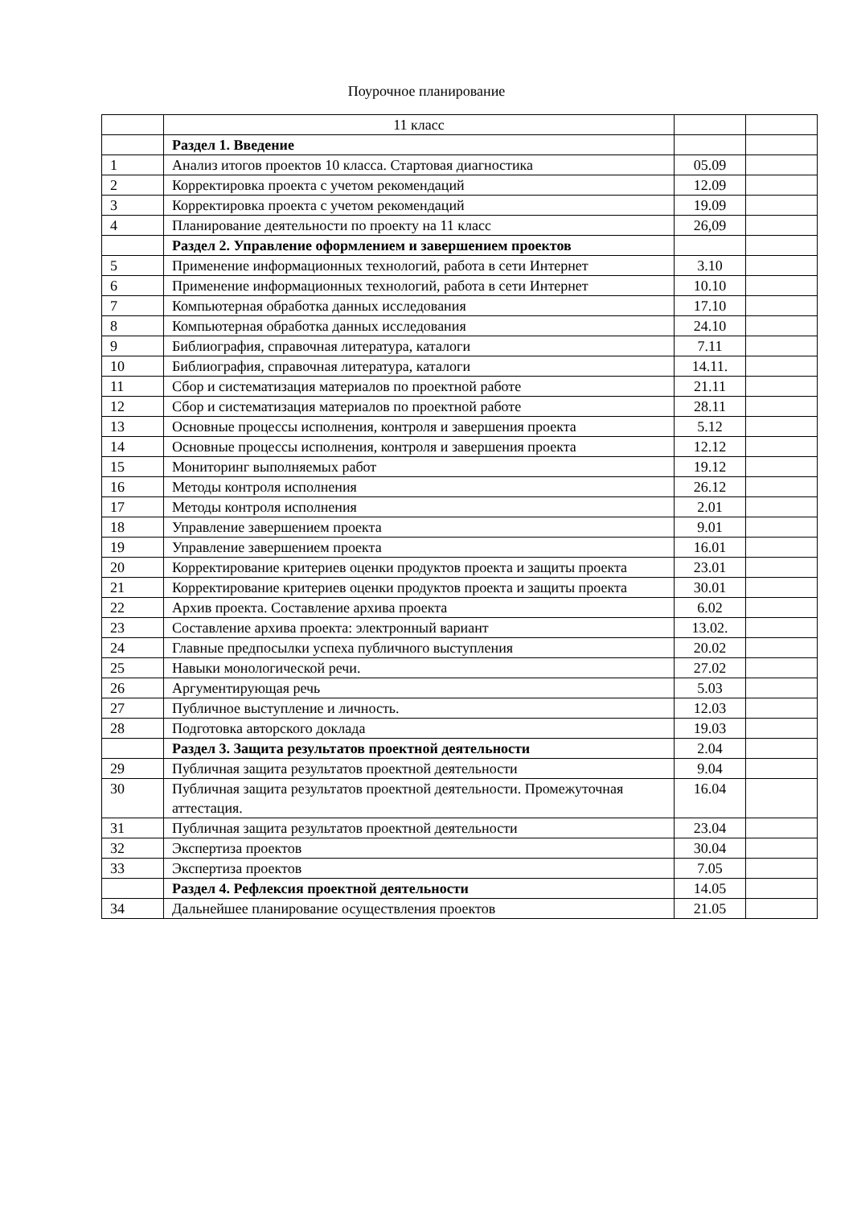Поурочное планирование
| | 11 класс | | |
| | Раздел 1. Введение | | |
| 1 | Анализ итогов проектов 10 класса. Стартовая диагностика | 05.09 | |
| 2 | Корректировка проекта с учетом рекомендаций | 12.09 | |
| 3 | Корректировка проекта с учетом рекомендаций | 19.09 | |
| 4 | Планирование деятельности по проекту на 11 класс | 26,09 | |
| | Раздел 2. Управление оформлением и завершением проектов | | |
| 5 | Применение информационных технологий, работа в сети Интернет | 3.10 | |
| 6 | Применение информационных технологий, работа в сети Интернет | 10.10 | |
| 7 | Компьютерная обработка данных исследования | 17.10 | |
| 8 | Компьютерная обработка данных исследования | 24.10 | |
| 9 | Библиография, справочная литература, каталоги | 7.11 | |
| 10 | Библиография, справочная литература, каталоги | 14.11. | |
| 11 | Сбор и систематизация материалов по проектной работе | 21.11 | |
| 12 | Сбор и систематизация материалов по проектной работе | 28.11 | |
| 13 | Основные процессы исполнения, контроля и завершения проекта | 5.12 | |
| 14 | Основные процессы исполнения, контроля и завершения проекта | 12.12 | |
| 15 | Мониторинг выполняемых работ | 19.12 | |
| 16 | Методы контроля исполнения | 26.12 | |
| 17 | Методы контроля исполнения | 2.01 | |
| 18 | Управление завершением проекта | 9.01 | |
| 19 | Управление завершением проекта | 16.01 | |
| 20 | Корректирование критериев оценки продуктов проекта и защиты проекта | 23.01 | |
| 21 | Корректирование критериев оценки продуктов проекта и защиты проекта | 30.01 | |
| 22 | Архив проекта. Составление архива проекта | 6.02 | |
| 23 | Составление архива проекта: электронный вариант | 13.02. | |
| 24 | Главные предпосылки успеха публичного выступления | 20.02 | |
| 25 | Навыки монологической речи. | 27.02 | |
| 26 | Аргументирующая речь | 5.03 | |
| 27 | Публичное выступление и личность. | 12.03 | |
| 28 | Подготовка авторского доклада | 19.03 | |
| | Раздел 3. Защита результатов проектной деятельности | 2.04 | |
| 29 | Публичная защита результатов проектной деятельности | 9.04 | |
| 30 | Публичная защита результатов проектной деятельности. Промежуточная аттестация. | 16.04 | |
| 31 | Публичная защита результатов проектной деятельности | 23.04 | |
| 32 | Экспертиза проектов | 30.04 | |
| 33 | Экспертиза проектов | 7.05 | |
| | Раздел 4. Рефлексия проектной деятельности | 14.05 | |
| 34 | Дальнейшее планирование осуществления проектов | 21.05 | |